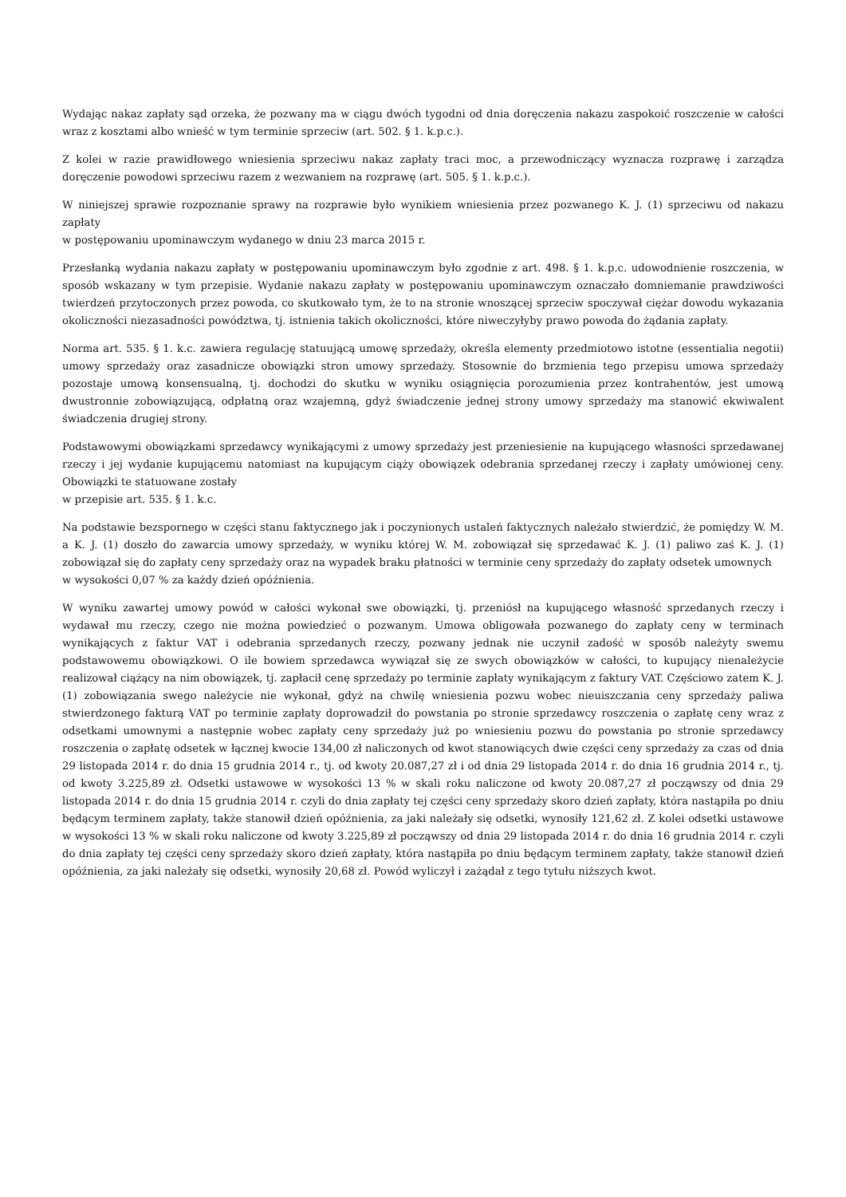Wydając nakaz zapłaty sąd orzeka, że pozwany ma w ciągu dwóch tygodni od dnia doręczenia nakazu zaspokoić roszczenie w całości wraz z kosztami albo wnieść w tym terminie sprzeciw (art. 502. § 1. k.p.c.).
Z kolei w razie prawidłowego wniesienia sprzeciwu nakaz zapłaty traci moc, a przewodniczący wyznacza rozprawę i zarządza doręczenie powodowi sprzeciwu razem z wezwaniem na rozprawę (art. 505. § 1. k.p.c.).
W niniejszej sprawie rozpoznanie sprawy na rozprawie było wynikiem wniesienia przez pozwanego K. J. (1) sprzeciwu od nakazu zapłaty
w postępowaniu upominawczym wydanego w dniu 23 marca 2015 r.
Przesłanką wydania nakazu zapłaty w postępowaniu upominawczym było zgodnie z art. 498. § 1. k.p.c. udowodnienie roszczenia, w sposób wskazany w tym przepisie. Wydanie nakazu zapłaty w postępowaniu upominawczym oznaczało domniemanie prawdziwości twierdzeń przytoczonych przez powoda, co skutkowało tym, że to na stronie wnoszącej sprzeciw spoczywał ciężar dowodu wykazania okoliczności niezasadności powództwa, tj. istnienia takich okoliczności, które niweczyłyby prawo powoda do żądania zapłaty.
Norma art. 535. § 1. k.c. zawiera regulację statuującą umowę sprzedaży, określa elementy przedmiotowo istotne (essentialia negotii) umowy sprzedaży oraz zasadnicze obowiązki stron umowy sprzedaży. Stosownie do brzmienia tego przepisu umowa sprzedaży pozostaje umową konsensualną, tj. dochodzi do skutku w wyniku osiągnięcia porozumienia przez kontrahentów, jest umową dwustronnie zobowiązującą, odpłatną oraz wzajemną, gdyż świadczenie jednej strony umowy sprzedaży ma stanowić ekwiwalent świadczenia drugiej strony.
Podstawowymi obowiązkami sprzedawcy wynikającymi z umowy sprzedaży jest przeniesienie na kupującego własności sprzedawanej rzeczy i jej wydanie kupującemu natomiast na kupującym ciąży obowiązek odebrania sprzedanej rzeczy i zapłaty umówionej ceny. Obowiązki te statuowane zostały
w przepisie art. 535. § 1. k.c.
Na podstawie bezspornego w części stanu faktycznego jak i poczynionych ustaleń faktycznych należało stwierdzić, że pomiędzy W. M. a K. J. (1) doszło do zawarcia umowy sprzedaży, w wyniku której W. M. zobowiązał się sprzedawać K. J. (1) paliwo zaś K. J. (1) zobowiązał się do zapłaty ceny sprzedaży oraz na wypadek braku płatności w terminie ceny sprzedaży do zapłaty odsetek umownych
w wysokości 0,07 % za każdy dzień opóźnienia.
W wyniku zawartej umowy powód w całości wykonał swe obowiązki, tj. przeniósł na kupującego własność sprzedanych rzeczy i wydawał mu rzeczy, czego nie można powiedzieć o pozwanym. Umowa obligowała pozwanego do zapłaty ceny w terminach wynikających z faktur VAT i odebrania sprzedanych rzeczy, pozwany jednak nie uczynił zadość w sposób należyty swemu podstawowemu obowiązkowi. O ile bowiem sprzedawca wywiązał się ze swych obowiązków w całości, to kupujący nienależycie realizował ciążący na nim obowiązek, tj. zapłacił cenę sprzedaży po terminie zapłaty wynikającym z faktury VAT. Częściowo zatem K. J. (1) zobowiązania swego należycie nie wykonał, gdyż na chwilę wniesienia pozwu wobec nieuiszczania ceny sprzedaży paliwa stwierdzonego fakturą VAT po terminie zapłaty doprowadził do powstania po stronie sprzedawcy roszczenia o zapłatę ceny wraz z odsetkami umownymi a następnie wobec zapłaty ceny sprzedaży już po wniesieniu pozwu do powstania po stronie sprzedawcy roszczenia o zapłatę odsetek w łącznej kwocie 134,00 zł naliczonych od kwot stanowiących dwie części ceny sprzedaży za czas od dnia 29 listopada 2014 r. do dnia 15 grudnia 2014 r., tj. od kwoty 20.087,27 zł i od dnia 29 listopada 2014 r. do dnia 16 grudnia 2014 r., tj. od kwoty 3.225,89 zł. Odsetki ustawowe w wysokości 13 % w skali roku naliczone od kwoty 20.087,27 zł począwszy od dnia 29 listopada 2014 r. do dnia 15 grudnia 2014 r. czyli do dnia zapłaty tej części ceny sprzedaży skoro dzień zapłaty, która nastąpiła po dniu będącym terminem zapłaty, także stanowił dzień opóźnienia, za jaki należały się odsetki, wynosiły 121,62 zł. Z kolei odsetki ustawowe w wysokości 13 % w skali roku naliczone od kwoty 3.225,89 zł począwszy od dnia 29 listopada 2014 r. do dnia 16 grudnia 2014 r. czyli do dnia zapłaty tej części ceny sprzedaży skoro dzień zapłaty, która nastąpiła po dniu będącym terminem zapłaty, także stanowił dzień opóźnienia, za jaki należały się odsetki, wynosiły 20,68 zł. Powód wyliczył i zażądał z tego tytułu niższych kwot.